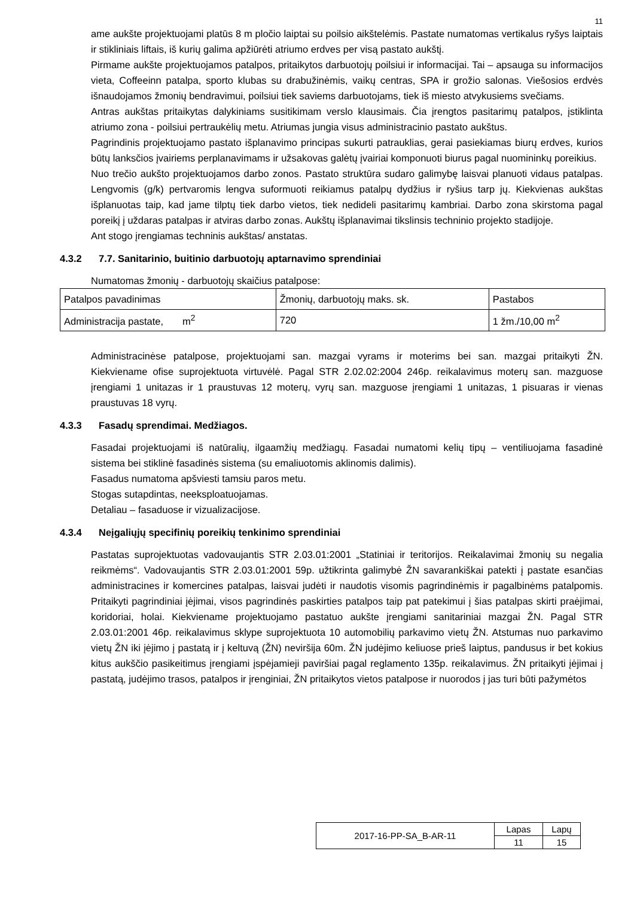11
ame aukšte projektuojami platūs 8 m pločio laiptai su poilsio aikštelėmis. Pastate numatomas vertikalus ryšys laiptais ir stikliniais liftais, iš kurių galima apžiūrėti atriumo erdves per visą pastato aukštį.
Pirmame aukšte projektuojamos patalpos, pritaikytos darbuotojų poilsiui ir informacijai. Tai – apsauga su informacijos vieta, Coffeeinn patalpa, sporto klubas su drabužinėmis, vaikų centras, SPA ir grožio salonas. Viešosios erdvės išnaudojamos žmonių bendravimui, poilsiui tiek saviems darbuotojams, tiek iš miesto atvykusiems svečiams.
Antras aukštas pritaikytas dalykiniams susitikimam verslo klausimais. Čia įrengtos pasitarimų patalpos, įstiklinta atriumo zona - poilsiui pertraukėlių metu. Atriumas jungia visus administracinio pastato aukštus.
Pagrindinis projektuojamo pastato išplanavimo principas sukurti patrauklias, gerai pasiekiamas biurų erdves, kurios būtų lanksčios įvairiems perplanavimams ir užsakovas galėtų įvairiai komponuoti biurus pagal nuomininkų poreikius.
Nuo trečio aukšto projektuojamos darbo zonos. Pastato struktūra sudaro galimybę laisvai planuoti vidaus patalpas. Lengvomis (g/k) pertvaromis lengva suformuoti reikiamus patalpų dydžius ir ryšius tarp jų. Kiekvienas aukštas išplanuotas taip, kad jame tilptų tiek darbo vietos, tiek nedideli pasitarimų kambriai. Darbo zona skirstoma pagal poreikį į uždaras patalpas ir atviras darbo zonas. Aukštų išplanavimai tikslinsis techninio projekto stadijoje.
Ant stogo įrengiamas techninis aukštas/ anstatas.
4.3.2 7.7. Sanitarinio, buitinio darbuotojų aptarnavimo sprendiniai
Numatomas žmonių - darbuotojų skaičius patalpose:
| Patalpos pavadinimas | Žmonių, darbuotojų maks. sk. | Pastabos |
| Administracija pastate, m<sup>2</sup> | 720 | 1 žm./10,00 m<sup>2</sup> |
Administracinėse patalpose, projektuojami san. mazgai vyrams ir moterims bei san. mazgai pritaikyti ŽN. Kiekviename ofise suprojektuota virtuvėlė. Pagal STR 2.02.02:2004 246p. reikalavimus moterų san. mazguose įrengiami 1 unitazas ir 1 praustuvas 12 moterų, vyrų san. mazguose įrengiami 1 unitazas, 1 pisuaras ir vienas praustuvas 18 vyrų.
4.3.3 Fasadų sprendimai. Medžiagos.
Fasadai projektuojami iš natūralių, ilgaamžių medžiagų. Fasadai numatomi kelių tipų – ventiliuojama fasadinė sistema bei stiklinė fasadinės sistema (su emaliuotomis aklinomis dalimis).
Fasadus numatoma apšviesti tamsiu paros metu.
Stogas sutapdintas, neeksploatuojamas.
Detaliau – fasaduose ir vizualizacijose.
4.3.4 Neįgaliųjų specifinių poreikių tenkinimo sprendiniai
Pastatas suprojektuotas vadovaujantis STR 2.03.01:2001 „Statiniai ir teritorijos. Reikalavimai žmonių su negalia reikmėms“. Vadovaujantis STR 2.03.01:2001 59p. užtikrinta galimybė ŽN savarankiškai patekti į pastate esančias administracines ir komercines patalpas, laisvai judėti ir naudotis visomis pagrindinėmis ir pagalbinėms patalpomis. Pritaikyti pagrindiniai įėjimai, visos pagrindinės paskirties patalpos taip pat patekimui į šias patalpas skirti praėjimai, koridoriai, holai. Kiekviename projektuojamo pastatuo aukšte įrengiami sanitariniai mazgai ŽN. Pagal STR 2.03.01:2001 46p. reikalavimus sklype suprojektuota 10 automobilių parkavimo vietų ŽN. Atstumas nuo parkavimo vietų ŽN iki įėjimo į pastatą ir į keltuvą (ŽN) neviršija 60m. ŽN judėjimo keliuose prieš laiptus, pandusus ir bet kokius kitus aukščio pasikeitimus įrengiami įspėjamieji paviršiai pagal reglamento 135p. reikalavimus. ŽN pritaikyti įėjimai į pastatą, judėjimo trasos, patalpos ir įrenginiai, ŽN pritaikytos vietos patalpose ir nuorodos į jas turi būti pažymėtos
| 2017-16-PP-SA_B-AR-11 | Lapas | Lapų |
| | 11 | 15 |